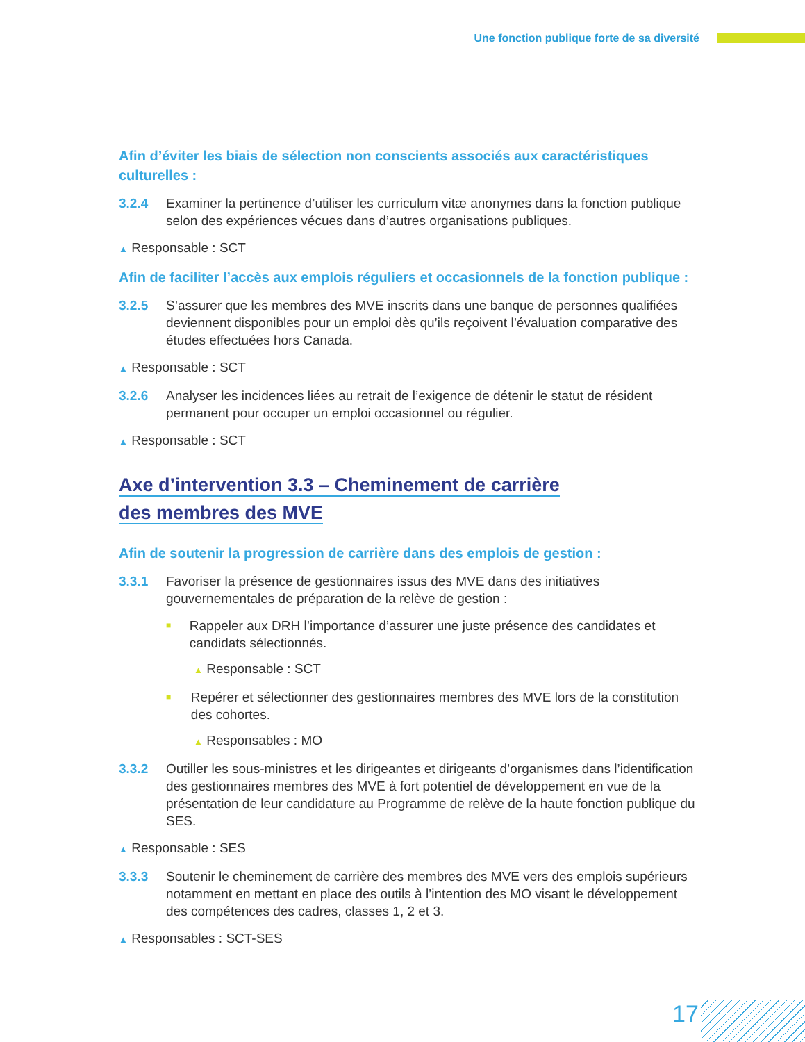Une fonction publique forte de sa diversité
Afin d’éviter les biais de sélection non conscients associés aux caractéristiques culturelles :
3.2.4 Examiner la pertinence d’utiliser les curriculum vitæ anonymes dans la fonction publique selon des expériences vécues dans d’autres organisations publiques.
▲ Responsable : SCT
Afin de faciliter l’accès aux emplois réguliers et occasionnels de la fonction publique :
3.2.5 S’assurer que les membres des MVE inscrits dans une banque de personnes qualifiées deviennent disponibles pour un emploi dès qu’ils reçoivent l’évaluation comparative des études effectuées hors Canada.
▲ Responsable : SCT
3.2.6 Analyser les incidences liées au retrait de l’exigence de détenir le statut de résident permanent pour occuper un emploi occasionnel ou régulier.
▲ Responsable : SCT
Axe d’intervention 3.3 – Cheminement de carrière
des membres des MVE
Afin de soutenir la progression de carrière dans des emplois de gestion :
3.3.1 Favoriser la présence de gestionnaires issus des MVE dans des initiatives gouvernementales de préparation de la relève de gestion :
■
Rappeler aux DRH l’importance d’assurer une juste présence des candidates et candidats sélectionnés.
▲ Responsable : SCT
■
Repérer et sélectionner des gestionnaires membres des MVE lors de la constitution des cohortes.
▲ Responsables : MO
3.3.2 Outiller les sous-ministres et les dirigeantes et dirigeants d’organismes dans l’identification des gestionnaires membres des MVE à fort potentiel de développement en vue de la présentation de leur candidature au Programme de relève de la haute fonction publique du SES.
▲ Responsable : SES
3.3.3 Soutenir le cheminement de carrière des membres des MVE vers des emplois supérieurs notamment en mettant en place des outils à l’intention des MO visant le développement des compétences des cadres, classes 1, 2 et 3.
▲ Responsables : SCT-SES
17